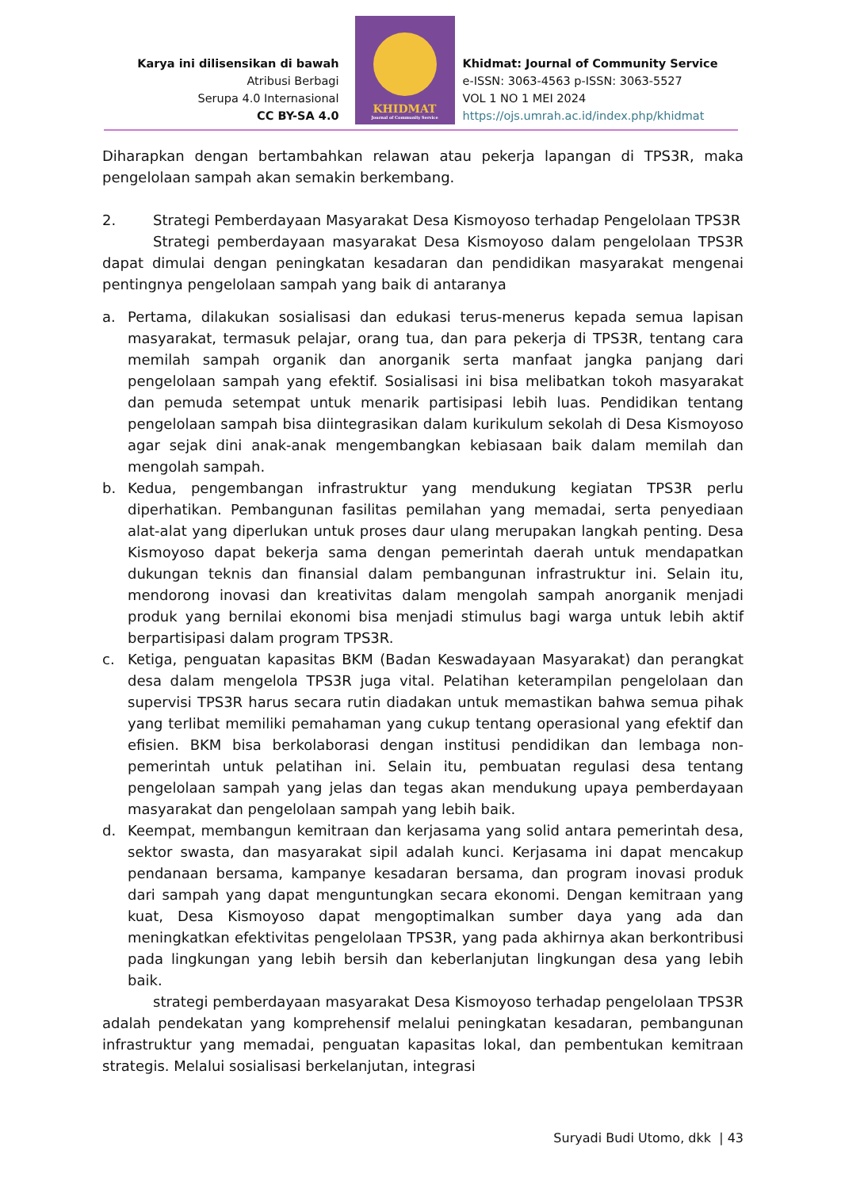Karya ini dilisensikan di bawah
Atribusi Berbagi
Serupa 4.0 Internasional
CC BY-SA 4.0
KHIDMAT
Journal of Community Service
Khidmat: Journal of Community Service
e-ISSN: 3063-4563 p-ISSN: 3063-5527
VOL 1 NO 1 MEI 2024
https://ojs.umrah.ac.id/index.php/khidmat
Diharapkan dengan bertambahkan relawan atau pekerja lapangan di TPS3R, maka pengelolaan sampah akan semakin berkembang.
2. Strategi Pemberdayaan Masyarakat Desa Kismoyoso terhadap Pengelolaan TPS3R
Strategi pemberdayaan masyarakat Desa Kismoyoso dalam pengelolaan TPS3R dapat dimulai dengan peningkatan kesadaran dan pendidikan masyarakat mengenai pentingnya pengelolaan sampah yang baik di antaranya
a. Pertama, dilakukan sosialisasi dan edukasi terus-menerus kepada semua lapisan masyarakat, termasuk pelajar, orang tua, dan para pekerja di TPS3R, tentang cara memilah sampah organik dan anorganik serta manfaat jangka panjang dari pengelolaan sampah yang efektif. Sosialisasi ini bisa melibatkan tokoh masyarakat dan pemuda setempat untuk menarik partisipasi lebih luas. Pendidikan tentang pengelolaan sampah bisa diintegrasikan dalam kurikulum sekolah di Desa Kismoyoso agar sejak dini anak-anak mengembangkan kebiasaan baik dalam memilah dan mengolah sampah.
b. Kedua, pengembangan infrastruktur yang mendukung kegiatan TPS3R perlu diperhatikan. Pembangunan fasilitas pemilahan yang memadai, serta penyediaan alat-alat yang diperlukan untuk proses daur ulang merupakan langkah penting. Desa Kismoyoso dapat bekerja sama dengan pemerintah daerah untuk mendapatkan dukungan teknis dan finansial dalam pembangunan infrastruktur ini. Selain itu, mendorong inovasi dan kreativitas dalam mengolah sampah anorganik menjadi produk yang bernilai ekonomi bisa menjadi stimulus bagi warga untuk lebih aktif berpartisipasi dalam program TPS3R.
c. Ketiga, penguatan kapasitas BKM (Badan Keswadayaan Masyarakat) dan perangkat desa dalam mengelola TPS3R juga vital. Pelatihan keterampilan pengelolaan dan supervisi TPS3R harus secara rutin diadakan untuk memastikan bahwa semua pihak yang terlibat memiliki pemahaman yang cukup tentang operasional yang efektif dan efisien. BKM bisa berkolaborasi dengan institusi pendidikan dan lembaga non-pemerintah untuk pelatihan ini. Selain itu, pembuatan regulasi desa tentang pengelolaan sampah yang jelas dan tegas akan mendukung upaya pemberdayaan masyarakat dan pengelolaan sampah yang lebih baik.
d. Keempat, membangun kemitraan dan kerjasama yang solid antara pemerintah desa, sektor swasta, dan masyarakat sipil adalah kunci. Kerjasama ini dapat mencakup pendanaan bersama, kampanye kesadaran bersama, dan program inovasi produk dari sampah yang dapat menguntungkan secara ekonomi. Dengan kemitraan yang kuat, Desa Kismoyoso dapat mengoptimalkan sumber daya yang ada dan meningkatkan efektivitas pengelolaan TPS3R, yang pada akhirnya akan berkontribusi pada lingkungan yang lebih bersih dan keberlanjutan lingkungan desa yang lebih baik.
strategi pemberdayaan masyarakat Desa Kismoyoso terhadap pengelolaan TPS3R adalah pendekatan yang komprehensif melalui peningkatan kesadaran, pembangunan infrastruktur yang memadai, penguatan kapasitas lokal, dan pembentukan kemitraan strategis. Melalui sosialisasi berkelanjutan, integrasi
Suryadi Budi Utomo, dkk | 43